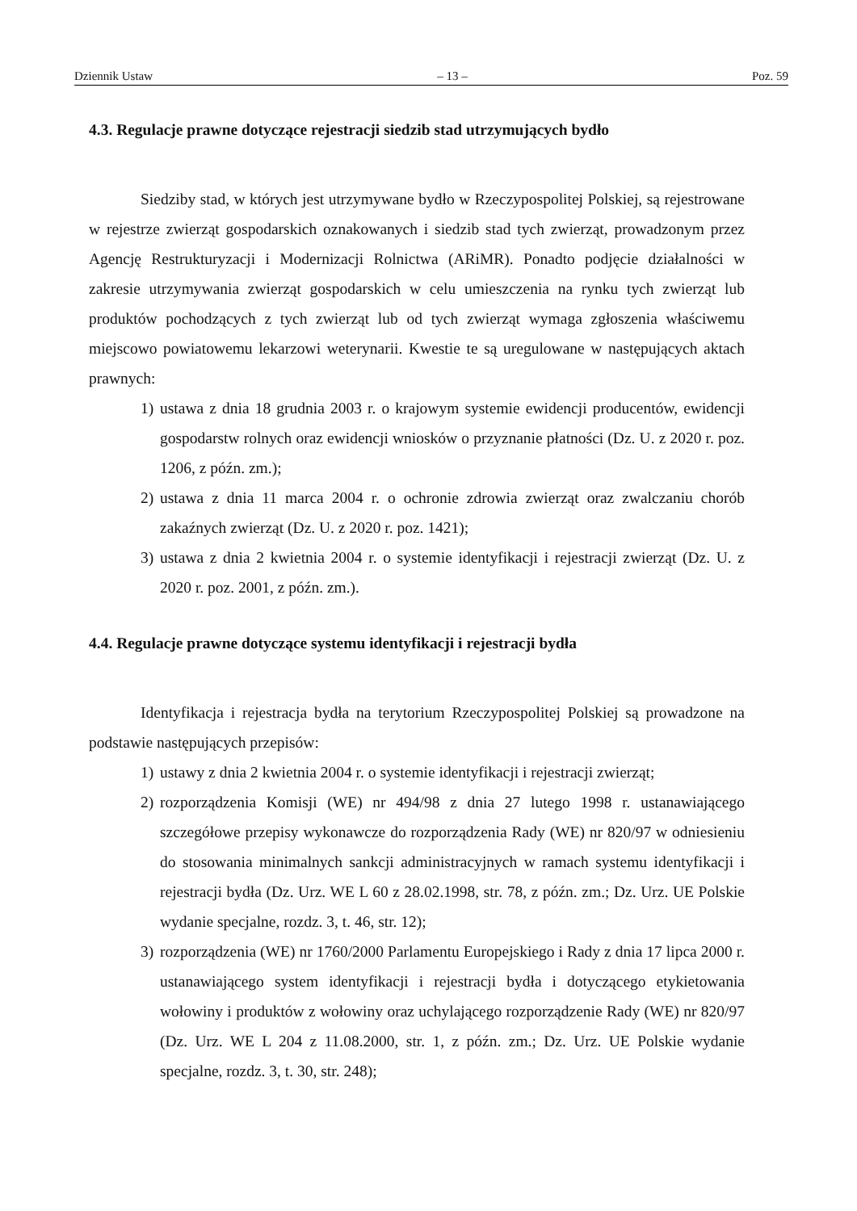Dziennik Ustaw – 13 – Poz. 59
4.3. Regulacje prawne dotyczące rejestracji siedzib stad utrzymujących bydło
Siedziby stad, w których jest utrzymywane bydło w Rzeczypospolitej Polskiej, są rejestrowane w rejestrze zwierząt gospodarskich oznakowanych i siedzib stad tych zwierząt, prowadzonym przez Agencję Restrukturyzacji i Modernizacji Rolnictwa (ARiMR). Ponadto podjęcie działalności w zakresie utrzymywania zwierząt gospodarskich w celu umieszczenia na rynku tych zwierząt lub produktów pochodzących z tych zwierząt lub od tych zwierząt wymaga zgłoszenia właściwemu miejscowo powiatowemu lekarzowi weterynarii. Kwestie te są uregulowane w następujących aktach prawnych:
1) ustawa z dnia 18 grudnia 2003 r. o krajowym systemie ewidencji producentów, ewidencji gospodarstw rolnych oraz ewidencji wniosków o przyznanie płatności (Dz. U. z 2020 r. poz. 1206, z późn. zm.);
2) ustawa z dnia 11 marca 2004 r. o ochronie zdrowia zwierząt oraz zwalczaniu chorób zakaźnych zwierząt (Dz. U. z 2020 r. poz. 1421);
3) ustawa z dnia 2 kwietnia 2004 r. o systemie identyfikacji i rejestracji zwierząt (Dz. U. z 2020 r. poz. 2001, z późn. zm.).
4.4. Regulacje prawne dotyczące systemu identyfikacji i rejestracji bydła
Identyfikacja i rejestracja bydła na terytorium Rzeczypospolitej Polskiej są prowadzone na podstawie następujących przepisów:
1) ustawy z dnia 2 kwietnia 2004 r. o systemie identyfikacji i rejestracji zwierząt;
2) rozporządzenia Komisji (WE) nr 494/98 z dnia 27 lutego 1998 r. ustanawiającego szczegółowe przepisy wykonawcze do rozporządzenia Rady (WE) nr 820/97 w odniesieniu do stosowania minimalnych sankcji administracyjnych w ramach systemu identyfikacji i rejestracji bydła (Dz. Urz. WE L 60 z 28.02.1998, str. 78, z późn. zm.; Dz. Urz. UE Polskie wydanie specjalne, rozdz. 3, t. 46, str. 12);
3) rozporządzenia (WE) nr 1760/2000 Parlamentu Europejskiego i Rady z dnia 17 lipca 2000 r. ustanawiającego system identyfikacji i rejestracji bydła i dotyczącego etykietowania wołowiny i produktów z wołowiny oraz uchylającego rozporządzenie Rady (WE) nr 820/97 (Dz. Urz. WE L 204 z 11.08.2000, str. 1, z późn. zm.; Dz. Urz. UE Polskie wydanie specjalne, rozdz. 3, t. 30, str. 248);